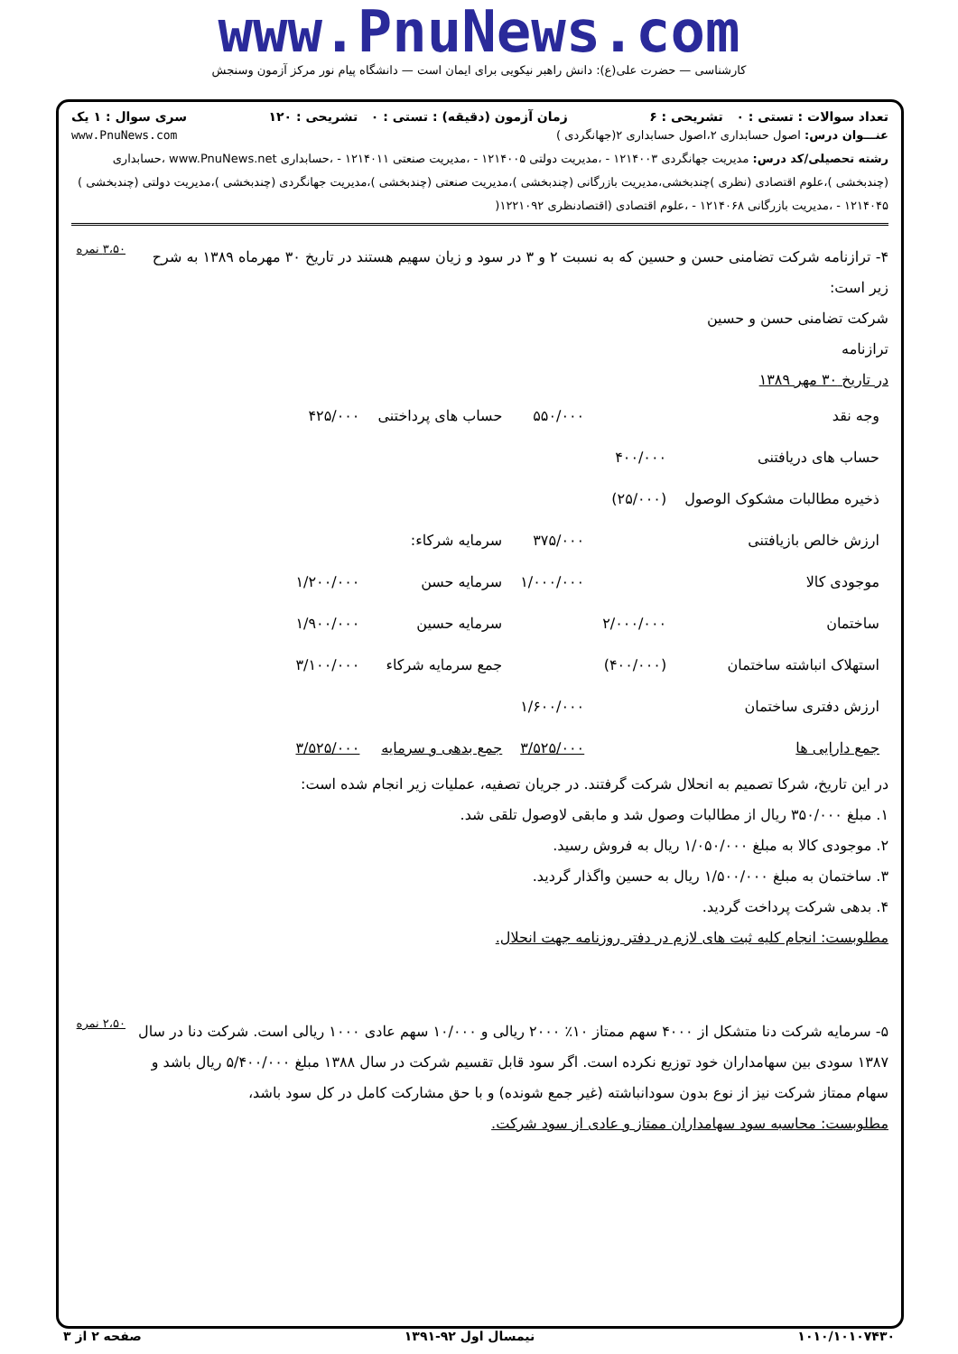www.PnuNews.com
کارشناسی — حضرت علی(ع): دانش راهبر نیکویی برای ایمان است — دانشگاه پیام نور مرکز آزمون وسنجش
تعداد سوالات : تستی : ۰ تشریحی : ۶ زمان آزمون (دقیقه) : تستی : ۰ تشریحی : ۱۲۰ سری سوال : ۱ یک
عنـــوان درس: اصول حسابداری ۲،اصول حسابداری ۲(جهانگردی ) www.PnuNews.com
رشته تحصیلی/کد درس: مدیریت جهانگردی ۱۲۱۴۰۰۳ - ،مدیریت دولتی ۱۲۱۴۰۰۵ - ،مدیریت صنعتی ۱۲۱۴۰۱۱ - ،حسابداری www.PnuNews.net ،حسابداری (چندبخشی )،علوم اقتصادی (نظری )چندبخشی،مدیریت بازرگانی (چندبخشی )،مدیریت صنعتی (چندبخشی )،مدیریت جهانگردی (چندبخشی )،مدیریت دولتی (چندبخشی ) ۱۲۱۴۰۴۵ - ،مدیریت بازرگانی ۱۲۱۴۰۶۸ - ،علوم اقتصادی (اقتصادنظری ۱۲۲۱۰۹۲(
۴- ترازنامه شرکت تضامنی حسن و حسین که به نسبت ۲ و ۳ در سود و زیان سهیم هستند در تاریخ ۳۰ مهرماه ۱۳۸۹ به شرح زیر است:
شرکت تضامنی حسن و حسین
ترازنامه
در تاریخ ۳۰ مهر ۱۳۸۹
| وجه نقد | | ۵۵۰/۰۰۰ | حساب های پرداختنی | ۴۲۵/۰۰۰ |
| حساب های دریافتنی | ۴۰۰/۰۰۰ | | | |
| ذخیره مطالبات مشکوک الوصول | (۲۵/۰۰۰) | | | |
| ارزش خالص بازیافتنی | | ۳۷۵/۰۰۰ | سرمایه شرکاء: | |
| موجودی کالا | | ۱/۰۰۰/۰۰۰ | سرمایه حسن | ۱/۲۰۰/۰۰۰ |
| ساختمان | ۲/۰۰۰/۰۰۰ | | سرمایه حسین | ۱/۹۰۰/۰۰۰ |
| استهلاک انباشته ساختمان | (۴۰۰/۰۰۰) | | جمع سرمایه شرکاء | ۳/۱۰۰/۰۰۰ |
| ارزش دفتری ساختمان | | ۱/۶۰۰/۰۰۰ | | |
| جمع دارایی ها | | ۳/۵۲۵/۰۰۰ | جمع بدهی و سرمایه | ۳/۵۲۵/۰۰۰ |
در این تاریخ، شرکا تصمیم به انحلال شرکت گرفتند. در جریان تصفیه، عملیات زیر انجام شده است:
۱. مبلغ ۳۵۰/۰۰۰ ریال از مطالبات وصول شد و مابقی لاوصول تلقی شد.
۲. موجودی کالا به مبلغ ۱/۰۵۰/۰۰۰ ریال به فروش رسید.
۳. ساختمان به مبلغ ۱/۵۰۰/۰۰۰ ریال به حسین واگذار گردید.
۴. بدهی شرکت پرداخت گردید.
مطلوبست: انجام کلیه ثبت های لازم در دفتر روزنامه جهت انحلال.
۳،۵۰ نمره
۵- سرمایه شرکت دنا متشکل از ۴۰۰۰ سهم ممتاز ۱۰٪ ۲۰۰۰ ریالی و ۱۰/۰۰۰ سهم عادی ۱۰۰۰ ریالی است. شرکت دنا در سال ۱۳۸۷ سودی بین سهامداران خود توزیع نکرده است. اگر سود قابل تقسیم شرکت در سال ۱۳۸۸ مبلغ ۵/۴۰۰/۰۰۰ ریال باشد و سهام ممتاز شرکت نیز از نوع بدون سودانباشته (غیر جمع شونده) و با حق مشارکت کامل در کل سود باشد،
مطلوبست: محاسبه سود سهامداران ممتاز و عادی از سود شرکت.
۲،۵۰ نمره
۱۰۱۰/۱۰۱۰۷۴۳۰ نیمسال اول ۹۲-۱۳۹۱ صفحه ۲ از ۳